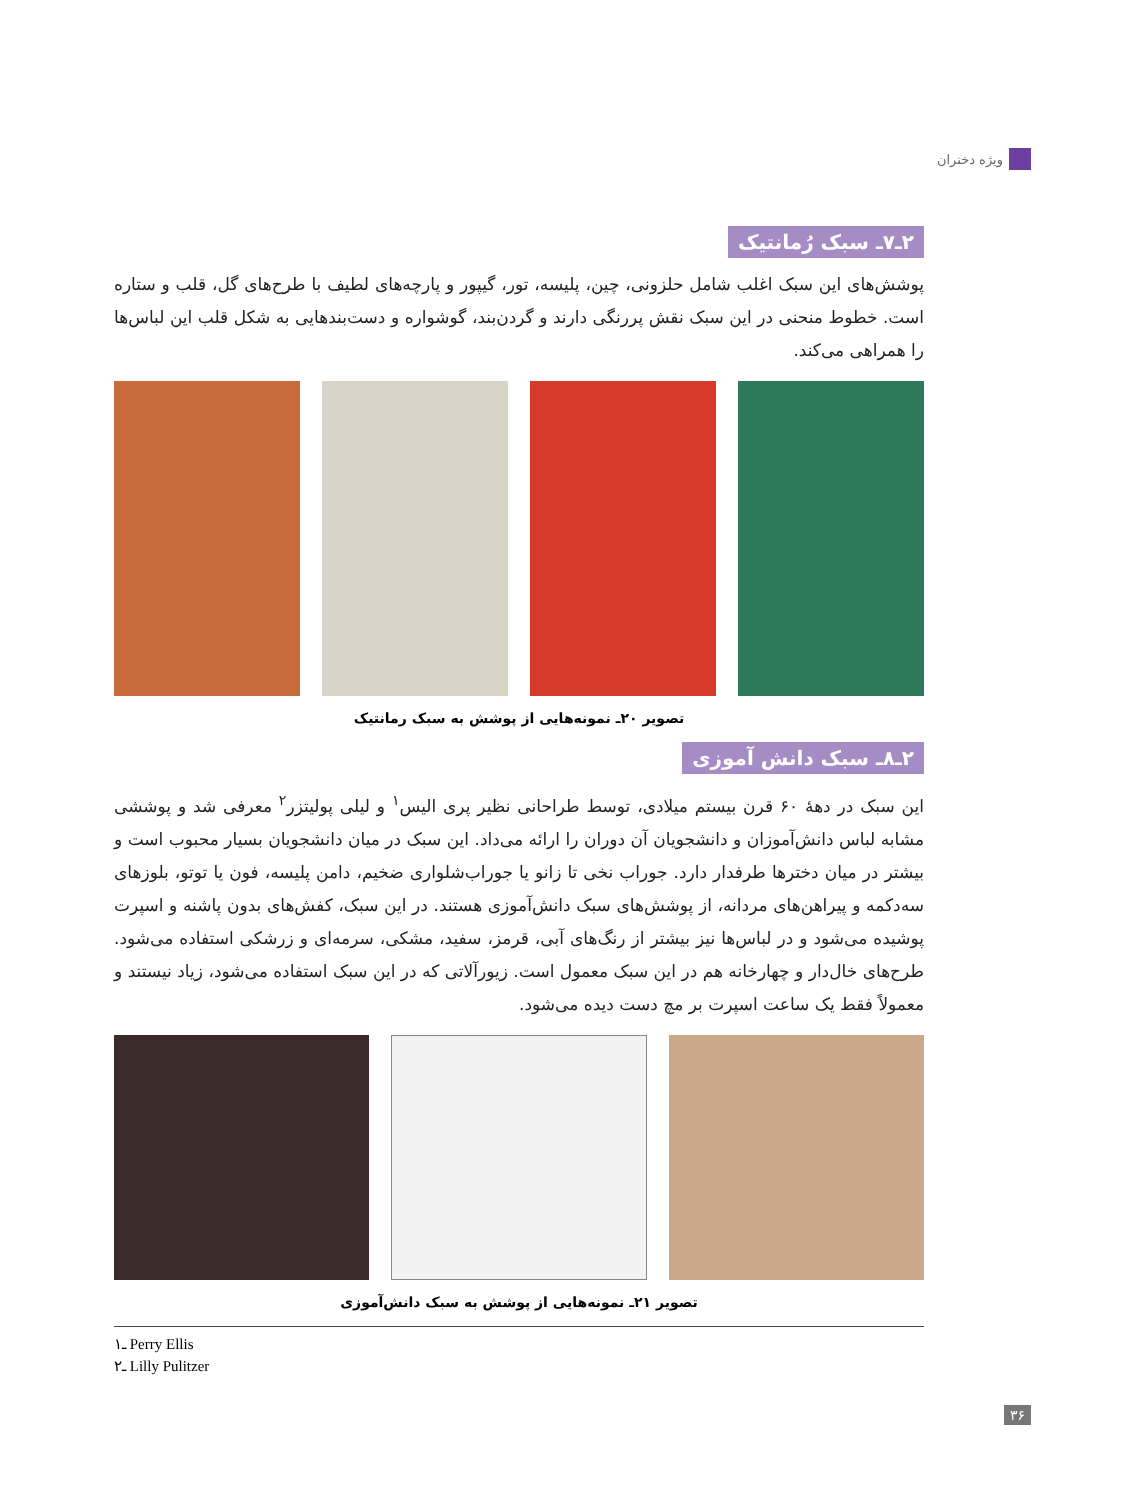ویژه دختران
۲ـ۷ـ سبک رُمانتیک
پوشش‌های این سبک اغلب شامل حلزونی، چین، پلیسه، تور، گیپور و پارچه‌های لطیف با طرح‌های گل، قلب و ستاره است. خطوط منحنی در این سبک نقش پررنگی دارند و گردن‌بند، گوشواره و دست‌بندهایی به شکل قلب این لباس‌ها را همراهی می‌کند.
تصویر ۲۰ـ نمونه‌هایی از پوشش به سبک رمانتیک
۲ـ۸ـ سبک دانش آموزی
این سبک در دهۀ ۶۰ قرن بیستم میلادی، توسط طراحانی نظیر پری الیس<sup>۱</sup> و لیلی پولیتزر<sup>۲</sup> معرفی شد و پوششی مشابه لباس دانش‌آموزان و دانشجویان آن دوران را ارائه می‌داد. این سبک در میان دانشجویان بسیار محبوب است و بیشتر در میان دخترها طرفدار دارد. جوراب نخی تا زانو یا جوراب‌شلواری ضخیم، دامن پلیسه، فون یا توتو، بلوزهای سه‌دکمه و پیراهن‌های مردانه، از پوشش‌های سبک دانش‌آموزی هستند. در این سبک، کفش‌های بدون پاشنه و اسپرت پوشیده می‌شود و در لباس‌ها نیز بیشتر از رنگ‌های آبی، قرمز، سفید، مشکی، سرمه‌ای و زرشکی استفاده می‌شود. طرح‌های خال‌دار و چهارخانه هم در این سبک معمول است. زیورآلاتی که در این سبک استفاده می‌شود، زیاد نیستند و معمولاً فقط یک ساعت اسپرت بر مچ دست دیده می‌شود.
تصویر ۲۱ـ نمونه‌هایی از پوشش به سبک دانش‌آموزی
۱ـ Perry Ellis
۲ـ Lilly Pulitzer
۳۶